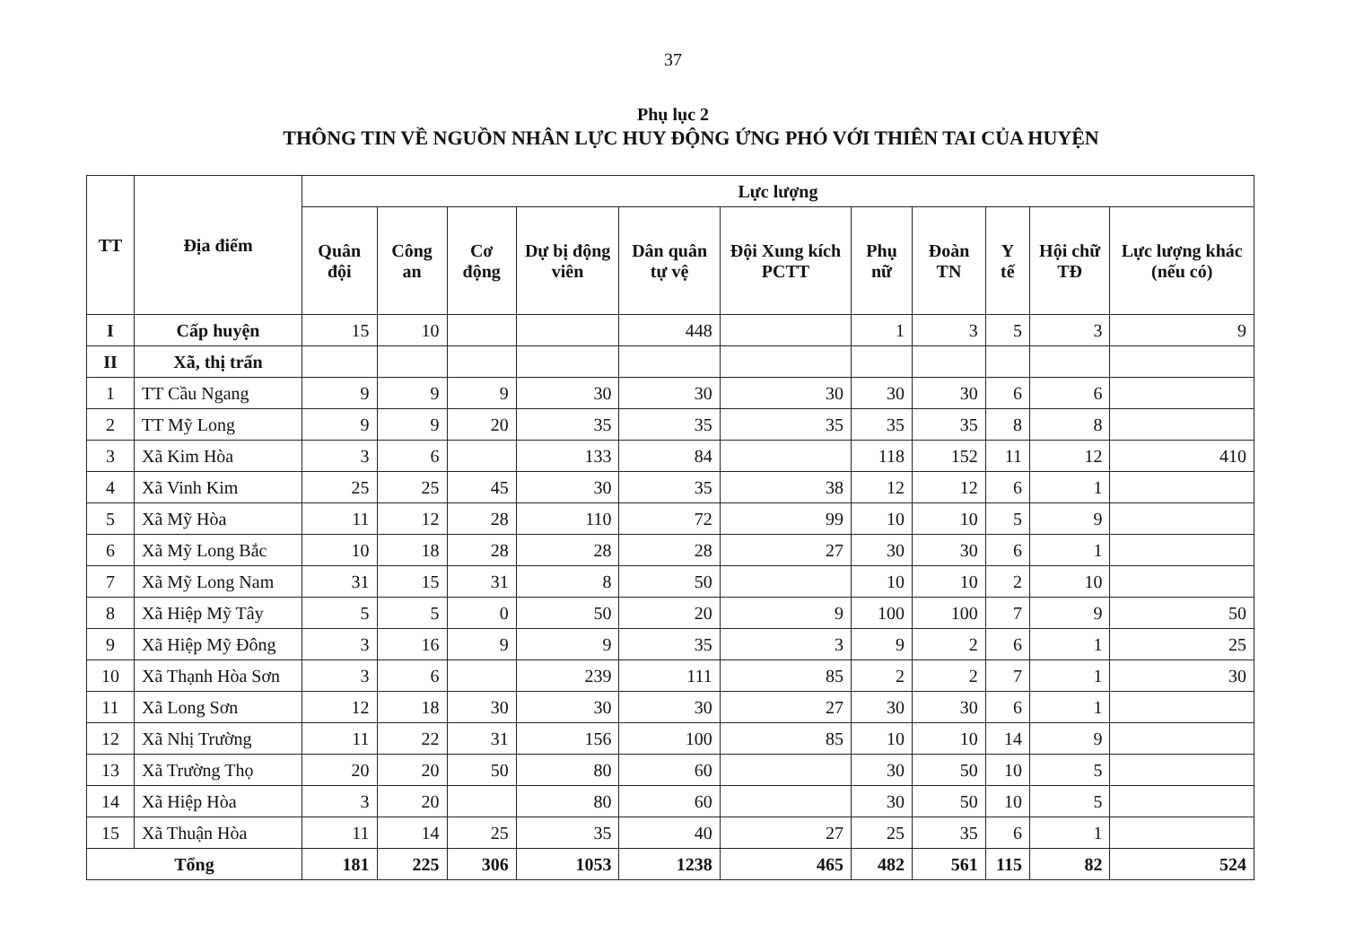37
Phụ lục 2
THÔNG TIN VỀ NGUỒN NHÂN LỰC HUY ĐỘNG ỨNG PHÓ VỚI THIÊN TAI CỦA HUYỆN
| TT | Địa điểm | Lực lượng | | | | | | | | | | |
| --- | --- | --- | --- | --- | --- | --- | --- | --- | --- | --- | --- | --- |
| | | Quân đội | Công an | Cơ động | Dự bị động viên | Dân quân tự vệ | Đội Xung kích PCTT | Phụ nữ | Đoàn TN | Y tế | Hội chữ TĐ | Lực lượng khác (nếu có) |
| I | Cấp huyện | 15 | 10 | | | 448 | | 1 | 3 | 5 | 3 | 9 |
| II | Xã, thị trấn | | | | | | | | | | | |
| 1 | TT Cầu Ngang | 9 | 9 | 9 | 30 | 30 | 30 | 30 | 30 | 6 | 6 | |
| 2 | TT Mỹ Long | 9 | 9 | 20 | 35 | 35 | 35 | 35 | 35 | 8 | 8 | |
| 3 | Xã Kim Hòa | 3 | 6 | | 133 | 84 | | 118 | 152 | 11 | 12 | 410 |
| 4 | Xã Vinh Kim | 25 | 25 | 45 | 30 | 35 | 38 | 12 | 12 | 6 | 1 | |
| 5 | Xã Mỹ Hòa | 11 | 12 | 28 | 110 | 72 | 99 | 10 | 10 | 5 | 9 | |
| 6 | Xã Mỹ Long Bắc | 10 | 18 | 28 | 28 | 28 | 27 | 30 | 30 | 6 | 1 | |
| 7 | Xã Mỹ Long Nam | 31 | 15 | 31 | 8 | 50 | | 10 | 10 | 2 | 10 | |
| 8 | Xã Hiệp Mỹ Tây | 5 | 5 | 0 | 50 | 20 | 9 | 100 | 100 | 7 | 9 | 50 |
| 9 | Xã Hiệp Mỹ Đông | 3 | 16 | 9 | 9 | 35 | 3 | 9 | 2 | 6 | 1 | 25 |
| 10 | Xã Thạnh Hòa Sơn | 3 | 6 | | 239 | 111 | 85 | 2 | 2 | 7 | 1 | 30 |
| 11 | Xã Long Sơn | 12 | 18 | 30 | 30 | 30 | 27 | 30 | 30 | 6 | 1 | |
| 12 | Xã Nhị Trường | 11 | 22 | 31 | 156 | 100 | 85 | 10 | 10 | 14 | 9 | |
| 13 | Xã Trường Thọ | 20 | 20 | 50 | 80 | 60 | | 30 | 50 | 10 | 5 | |
| 14 | Xã Hiệp Hòa | 3 | 20 | | 80 | 60 | | 30 | 50 | 10 | 5 | |
| 15 | Xã Thuận Hòa | 11 | 14 | 25 | 35 | 40 | 27 | 25 | 35 | 6 | 1 | |
| Tổng | | 181 | 225 | 306 | 1053 | 1238 | 465 | 482 | 561 | 115 | 82 | 524 |